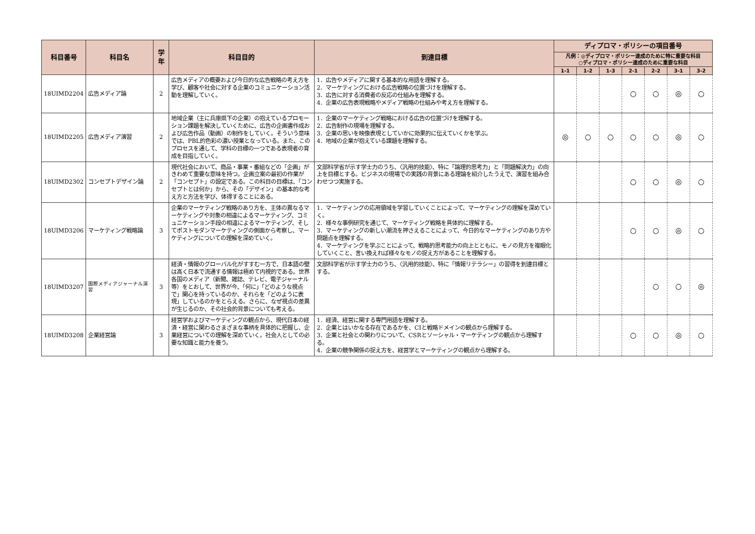| 科目番号 | 科目名 | 学年 | 科目目的 | 到達目標 | ディプロマ・ポリシーの項目番号 | | | | | | |
| --- | --- | --- | --- | --- | --- | --- | --- | --- | --- | --- | --- |
| | | | | | 凡例：◎ディプロマ・ポリシー達成のために特に重要な科目 ○ディプロマ・ポリシー達成のために重要な科目 | | | | | | |
| | | | | | 1-1 | 1-2 | 1-3 | 2-1 | 2-2 | 3-1 | 3-2 |
| 18UIMD2204 | 広告メディア論 | 2 | 広告メディアの概要および今日的な広告戦略の考え方を学び、顧客や社会に対する企業のコミュニケーション活動を理解していく。 | 1．広告やメディアに関する基本的な用語を理解する。 2．マーケティングにおける広告戦略の位置づけを理解する。 3．広告に対する消費者の反応の仕組みを理解する。 4．企業の広告表現戦略やメディア戦略の仕組みや考え方を理解する。 | | | | ○ | ○ | ◎ | ○ |
| 18UIMD2205 | 広告メディア演習 | 2 | 地域企業（主に兵庫県下の企業）の抱えているプロモーション課題を解決していくために、広告の企画書作成および広告作品（動画）の制作をしていく。そういう意味では、PBL的色彩の濃い授業となっている。また、このプロセスを通して、学科の目標の一つである表現者の育成を目指していく。 | 1．企業のマーケティング戦略における広告の位置づけを理解する。 2．広告制作の現場を理解する。 3．企業の思いを映像表現としていかに効果的に伝えていくかを学ぶ。 4．地域の企業が抱えている課題を理解する。 | ◎ | ○ | ○ | ○ | ○ | ◎ | ○ |
| 18UIMD2302 | コンセプトデザイン論 | 2 | 現代社会において、商品・事業・番組などの「企画」がきわめて重要な意味を持つ。企画立案の最初の作業が「コンセプト」の設定である。この科目の目標は、「コンセプトとは何か」から、その「デザイン」の基本的な考え方と方法を学び、体得することにある。 | 文部科学省が示す学士力のうち、〈汎用的技能〉、特に「論理的思考力」と「問題解決力」の向上を目標とする。ビジネスの現場での実践の背景にある理論を紹介したうえで、演習を組み合わせつつ実施する。 | | | | ○ | ○ | ◎ | ○ |
| 18UIMD3206 | マーケティング戦略論 | 3 | 企業のマーケティング戦略のあり方を、主体の異なるマーケティングや対象の相違によるマーケティング、コミュニケーション手段の相違によるマーケティング、そしてポストモダンマーケティングの側面から考察し、マーケティングについての理解を深めていく。 | 1．マーケティングの応用領域を学習していくことによって、マーケティングの理解を深めていく。 2．様々な事例研究を通じて、マーケティング戦略を具体的に理解する。 3．マーケティングの新しい潮流を押さえることによって、今日的なマーケティングのあり方や問題点を理解する。 4．マーケティングを学ぶことによって、戦略的思考能力の向上とともに、モノの見方を複眼化していくこと、言い換えれば様々なモノの捉え方があることを理解する。 | | | | ○ | ○ | ◎ | ○ |
| 18UIMD3207 | 国際メディアジャーナル演習 | 3 | 経済・情報のグローバル化がすすむ一方で、日本語の壁は高く日本で流通する情報は極めて内視的である。世界各国のメディア（新聞、雑誌、テレビ、電子ジャーナル等）をとおして、世界が今、「何に」「どのような視点で」関心を持っているのか、それらを「どのように表現」しているのかをとらえる。さらに、なぜ視点の差異が生じるのか、その社会的背景についても考える。 | 文部科学省が示す学士力のうち、〈汎用的技能〉、特に「情報リテラシー」の習得を到達目標とする。 | | | | | ○ | ○ | ◎ |
| 18UIMD3208 | 企業経営論 | 3 | 経営学およびマーケティングの観点から、現代日本の経済・経営に関わるさまざまな事柄を具体的に把握し、企業経営についての理解を深めていく。社会人としての必要な知識と能力を養う。 | 1．経済、経営に関する専門用語を理解する。 2．企業とはいかなる存在であるかを、CIと戦略ドメインの観点から理解する。 3．企業と社会との関わりについて、CSRとソーシャル・マーケティングの観点から理解する。 4．企業の競争関係の捉え方を、経営学とマーケティングの観点から理解する。 | | | | ○ | ○ | ◎ | ○ |